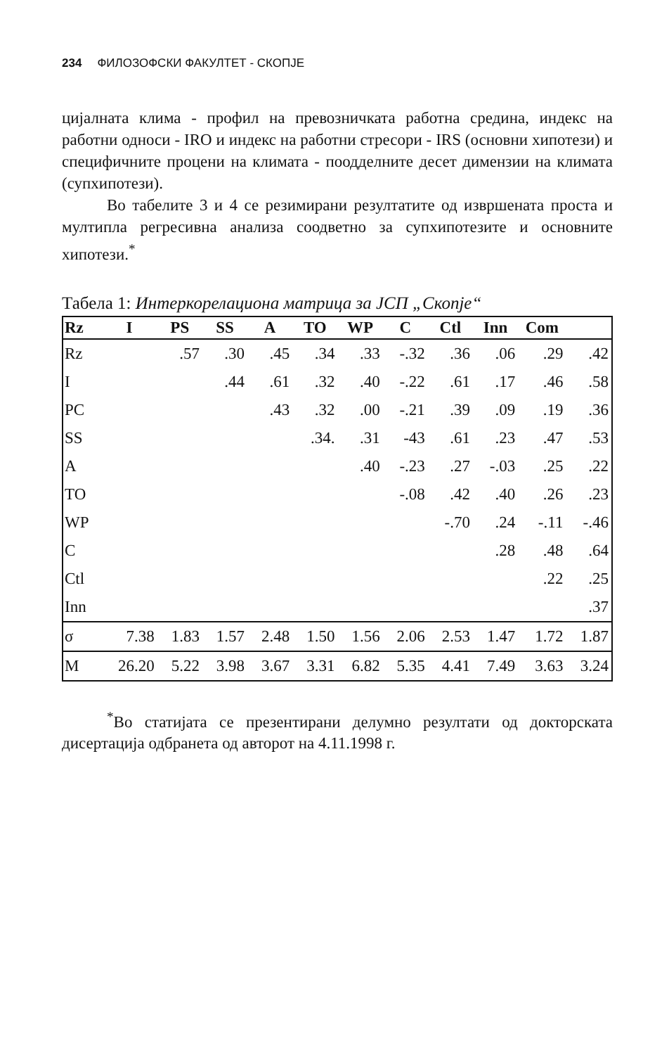234 ФИЛОЗОФСКИ ФАКУЛТЕТ - СКОПЈЕ
цијалната клима - профил на превозничката работна средина, индекс на работни односи - IRO и индекс на работни стресори - IRS (основни хипотези) и специфичните процени на климата - поодделните десет димензии на климата (супхипотези).
Во табелите 3 и 4 се резимирани резултатите од извршената проста и мултипла регресивна анализа соодветно за супхипотезите и основните хипотези.<sup>*</sup>
Табела 1: Интеркорелациона матрица за ЈСП „Скопје“
| Rz | I | PS | SS | A | TO | WP | C | Ctl | Inn | Com | |
| --- | --- | --- | --- | --- | --- | --- | --- | --- | --- | --- | --- |
| Rz | | .57 | .30 | .45 | .34 | .33 | -.32 | .36 | .06 | .29 | .42 |
| I | | | .44 | .61 | .32 | .40 | -.22 | .61 | .17 | .46 | .58 |
| PC | | | | .43 | .32 | .00 | -.21 | .39 | .09 | .19 | .36 |
| SS | | | | | .34. | .31 | -43 | .61 | .23 | .47 | .53 |
| A | | | | | | .40 | -.23 | .27 | -.03 | .25 | .22 |
| TO | | | | | | | -.08 | .42 | .40 | .26 | .23 |
| WP | | | | | | | | -.70 | .24 | -.11 | -.46 |
| C | | | | | | | | | .28 | .48 | .64 |
| Ctl | | | | | | | | | | .22 | .25 |
| Inn | | | | | | | | | | | .37 |
| σ | 7.38 | 1.83 | 1.57 | 2.48 | 1.50 | 1.56 | 2.06 | 2.53 | 1.47 | 1.72 | 1.87 |
| M | 26.20 | 5.22 | 3.98 | 3.67 | 3.31 | 6.82 | 5.35 | 4.41 | 7.49 | 3.63 | 3.24 |
<sup>*</sup> Во статијата се презентирани делумно резултати од докторската дисертација одбранета од авторот на 4.11.1998 г.